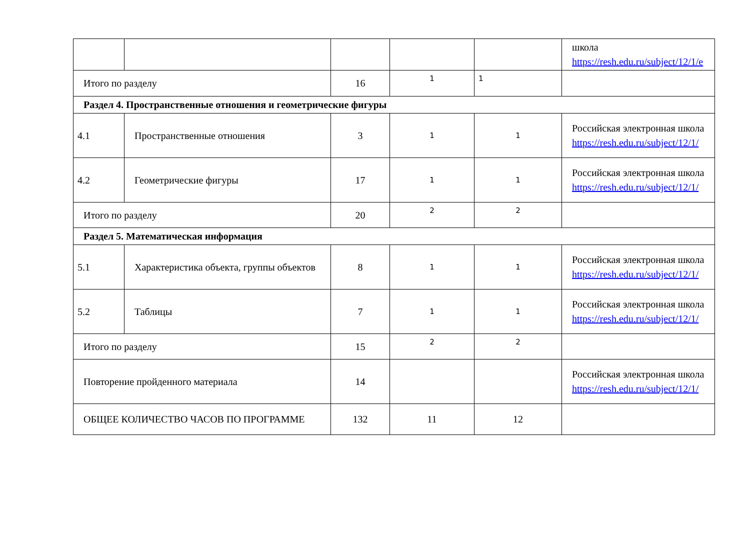| | | | | | школа https://resh.edu.ru/subject/12/1/e |
| Итого по разделу | | 16 | 1 | 1 | |
| Раздел 4. Пространственные отношения и геометрические фигуры | | | | | |
| 4.1 | Пространственные отношения | 3 | 1 | 1 | Российская электронная школа https://resh.edu.ru/subject/12/1/ |
| 4.2 | Геометрические фигуры | 17 | 1 | 1 | Российская электронная школа https://resh.edu.ru/subject/12/1/ |
| Итого по разделу | | 20 | 2 | 2 | |
| Раздел 5. Математическая информация | | | | | |
| 5.1 | Характеристика объекта, группы объектов | 8 | 1 | 1 | Российская электронная школа https://resh.edu.ru/subject/12/1/ |
| 5.2 | Таблицы | 7 | 1 | 1 | Российская электронная школа https://resh.edu.ru/subject/12/1/ |
| Итого по разделу | | 15 | 2 | 2 | |
| Повторение пройденного материала | | 14 | | | Российская электронная школа https://resh.edu.ru/subject/12/1/ |
| ОБЩЕЕ КОЛИЧЕСТВО ЧАСОВ ПО ПРОГРАММЕ | | 132 | 11 | 12 | |